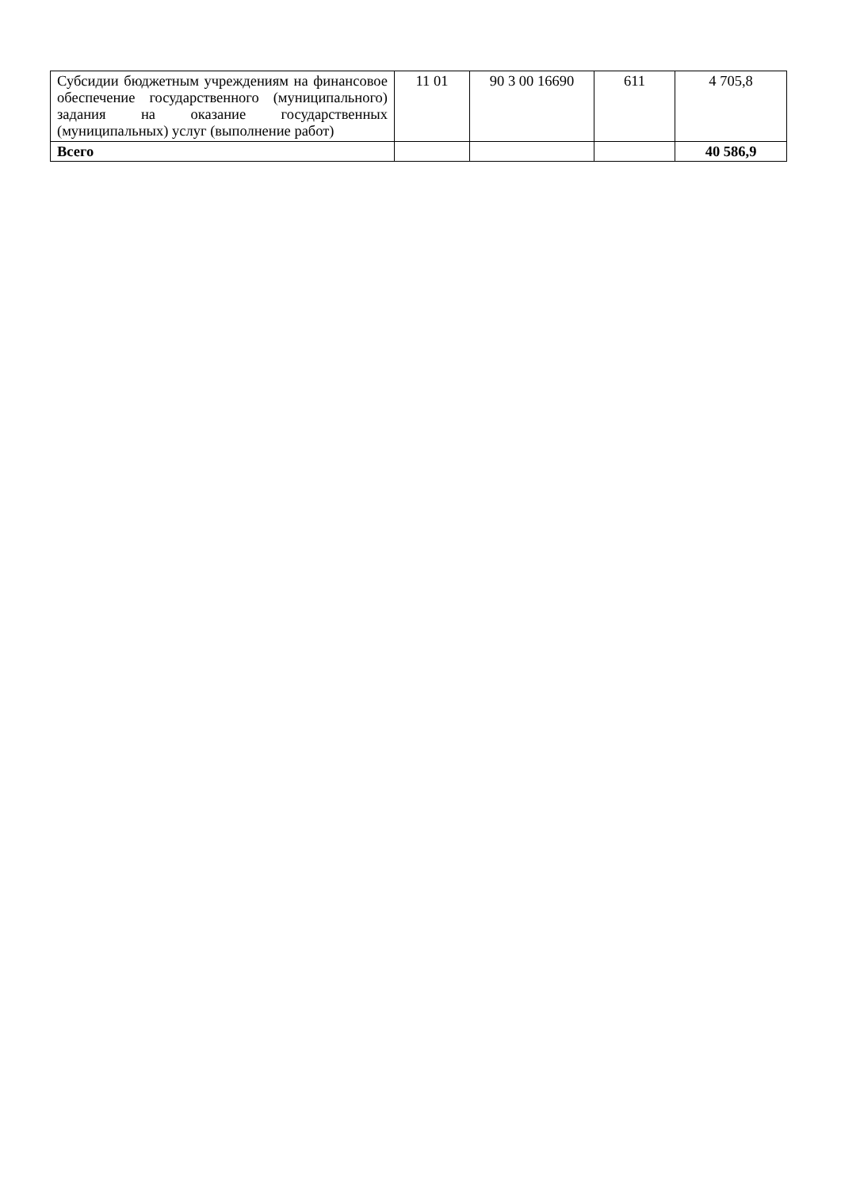| Субсидии бюджетным учреждениям на финансовое обеспечение государственного (муниципального) задания на оказание государственных (муниципальных) услуг (выполнение работ) | 11 01 | 90 3 00 16690 | 611 | 4 705,8 |
| Всего | | | | 40 586,9 |